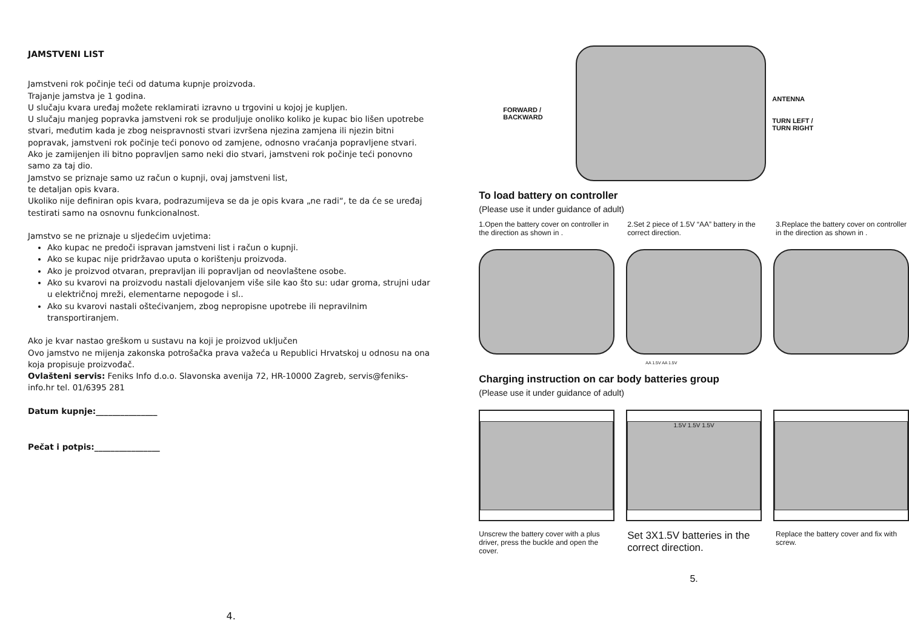JAMSTVENI LIST
Jamstveni rok počinje teći od datuma kupnje proizvoda.
Trajanje jamstva je 1 godina.
U slučaju kvara uređaj možete reklamirati izravno u trgovini u kojoj je kupljen.
U slučaju manjeg popravka jamstveni rok se produljuje onoliko koliko je kupac bio lišen upotrebe stvari, međutim kada je zbog neispravnosti stvari izvršena njezina zamjena ili njezin bitni popravak, jamstveni rok počinje teći ponovo od zamjene, odnosno vraćanja popravljene stvari.
Ako je zamijenjen ili bitno popravljen samo neki dio stvari, jamstveni rok počinje teći ponovno samo za taj dio.
Jamstvo se priznaje samo uz račun o kupnji, ovaj jamstveni list,
te detaljan opis kvara.
Ukoliko nije definiran opis kvara, podrazumijeva se da je opis kvara „ne radi“, te da će se uređaj testirati samo na osnovnu funkcionalnost.
Jamstvo se ne priznaje u sljedećim uvjetima:
Ako kupac ne predoči ispravan jamstveni list i račun o kupnji.
Ako se kupac nije pridržavao uputa o korištenju proizvoda.
Ako je proizvod otvaran, prepravljan ili popravljan od neovlaštene osobe.
Ako su kvarovi na proizvodu nastali djelovanjem više sile kao što su: udar groma, strujni udar u električnoj mreži, elementarne nepogode i sl..
Ako su kvarovi nastali oštećivanjem, zbog nepropisne upotrebe ili nepravilnim transportiranjem.
Ako je kvar nastao greškom u sustavu na koji je proizvod uključen
Ovo jamstvo ne mijenja zakonska potrošačka prava važeća u Republici Hrvatskoj u odnosu na ona koja propisuje proizvođač.
Ovlašteni servis: Feniks Info d.o.o. Slavonska avenija 72, HR-10000 Zagreb, servis@feniks-info.hr tel. 01/6395 281
Datum kupnje:_______________
Pečat i potpis:________________
4.
FORWARD /
BACKWARD
ANTENNA
TURN LEFT /
TURN RIGHT
To load battery on controller
(Please use it under guidance of adult)
1.Open the battery cover on controller in the direction as shown in .
2.Set 2 piece of 1.5V “AA” battery in the correct direction.
3.Replace the battery cover on controller in the direction as shown in .
AA 1.5V AA 1.5V
Charging instruction on car body batteries group
(Please use it under guidance of adult)
1.5V 1.5V 1.5V
Unscrew the battery cover with a plus driver, press the buckle and open the cover.
Set 3X1.5V batteries in the correct direction.
Replace the battery cover and fix with screw.
5.